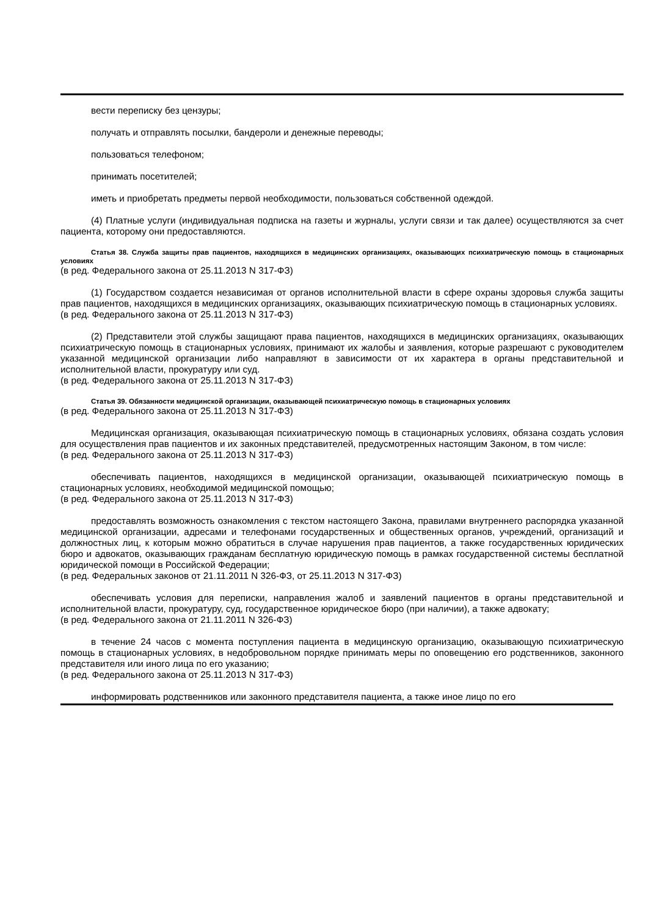вести переписку без цензуры;
получать и отправлять посылки, бандероли и денежные переводы;
пользоваться телефоном;
принимать посетителей;
иметь и приобретать предметы первой необходимости, пользоваться собственной одеждой.
(4) Платные услуги (индивидуальная подписка на газеты и журналы, услуги связи и так далее) осуществляются за счет пациента, которому они предоставляются.
Статья 38. Служба защиты прав пациентов, находящихся в медицинских организациях, оказывающих психиатрическую помощь в стационарных условиях
(в ред. Федерального закона от 25.11.2013 N 317-ФЗ)
(1) Государством создается независимая от органов исполнительной власти в сфере охраны здоровья служба защиты прав пациентов, находящихся в медицинских организациях, оказывающих психиатрическую помощь в стационарных условиях.
(в ред. Федерального закона от 25.11.2013 N 317-ФЗ)
(2) Представители этой службы защищают права пациентов, находящихся в медицинских организациях, оказывающих психиатрическую помощь в стационарных условиях, принимают их жалобы и заявления, которые разрешают с руководителем указанной медицинской организации либо направляют в зависимости от их характера в органы представительной и исполнительной власти, прокуратуру или суд.
(в ред. Федерального закона от 25.11.2013 N 317-ФЗ)
Статья 39. Обязанности медицинской организации, оказывающей психиатрическую помощь в стационарных условиях
(в ред. Федерального закона от 25.11.2013 N 317-ФЗ)
Медицинская организация, оказывающая психиатрическую помощь в стационарных условиях, обязана создать условия для осуществления прав пациентов и их законных представителей, предусмотренных настоящим Законом, в том числе:
(в ред. Федерального закона от 25.11.2013 N 317-ФЗ)
обеспечивать пациентов, находящихся в медицинской организации, оказывающей психиатрическую помощь в стационарных условиях, необходимой медицинской помощью;
(в ред. Федерального закона от 25.11.2013 N 317-ФЗ)
предоставлять возможность ознакомления с текстом настоящего Закона, правилами внутреннего распорядка указанной медицинской организации, адресами и телефонами государственных и общественных органов, учреждений, организаций и должностных лиц, к которым можно обратиться в случае нарушения прав пациентов, а также государственных юридических бюро и адвокатов, оказывающих гражданам бесплатную юридическую помощь в рамках государственной системы бесплатной юридической помощи в Российской Федерации;
(в ред. Федеральных законов от 21.11.2011 N 326-ФЗ, от 25.11.2013 N 317-ФЗ)
обеспечивать условия для переписки, направления жалоб и заявлений пациентов в органы представительной и исполнительной власти, прокуратуру, суд, государственное юридическое бюро (при наличии), а также адвокату;
(в ред. Федерального закона от 21.11.2011 N 326-ФЗ)
в течение 24 часов с момента поступления пациента в медицинскую организацию, оказывающую психиатрическую помощь в стационарных условиях, в недобровольном порядке принимать меры по оповещению его родственников, законного представителя или иного лица по его указанию;
(в ред. Федерального закона от 25.11.2013 N 317-ФЗ)
информировать родственников или законного представителя пациента, а также иное лицо по его